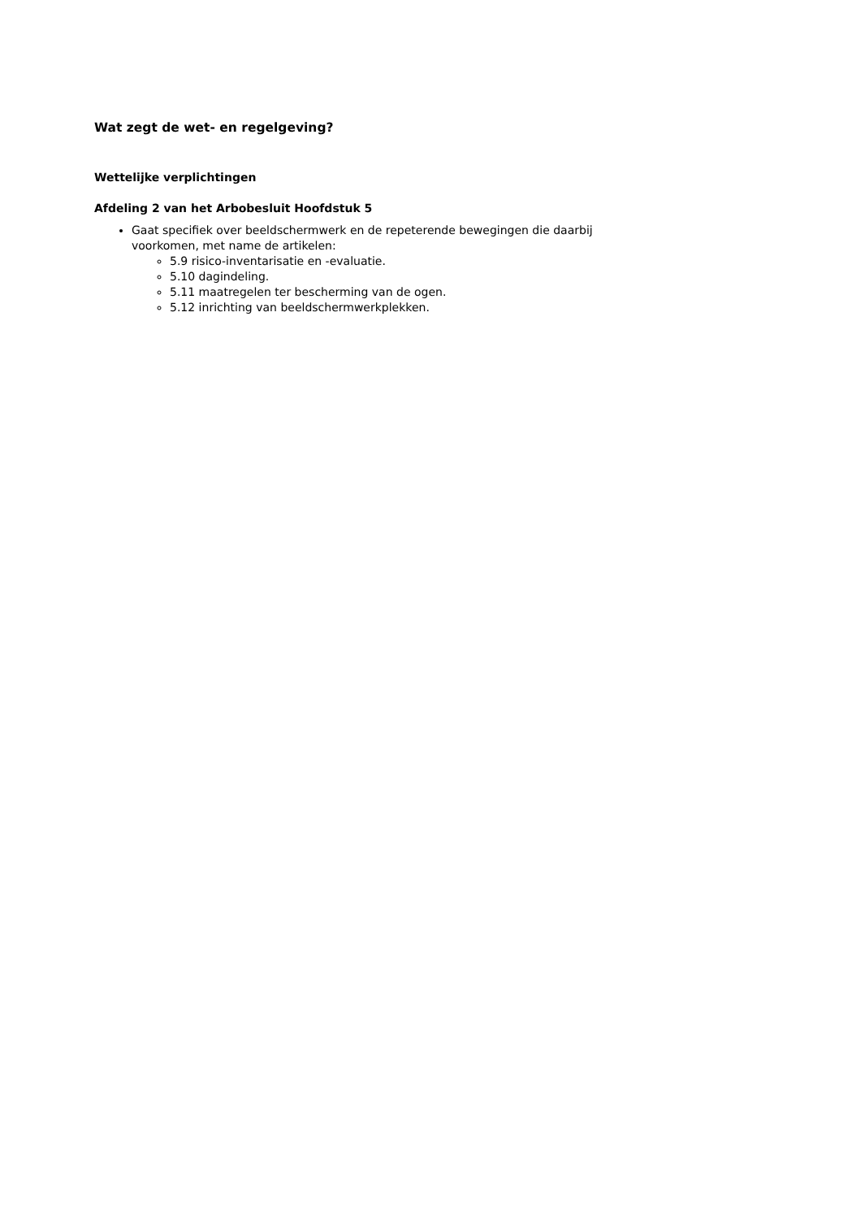Wat zegt de wet- en regelgeving?
Wettelijke verplichtingen
Afdeling 2 van het Arbobesluit Hoofdstuk 5
Gaat specifiek over beeldschermwerk en de repeterende bewegingen die daarbij voorkomen, met name de artikelen:
5.9 risico-inventarisatie en -evaluatie.
5.10 dagindeling.
5.11 maatregelen ter bescherming van de ogen.
5.12 inrichting van beeldschermwerkplekken.